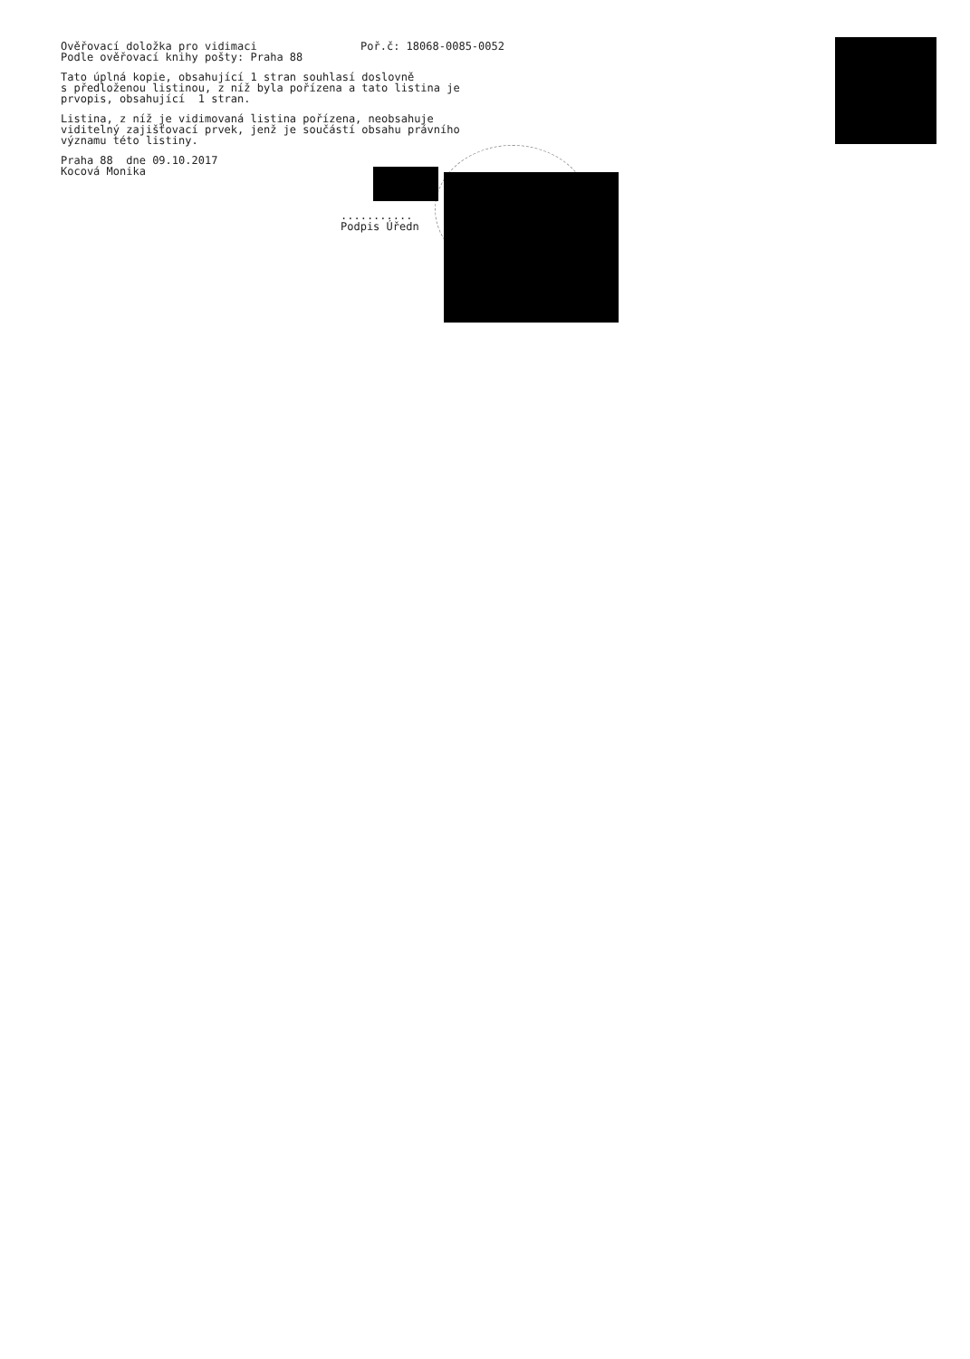Ověřovací doložka pro vidimaci Poř.č: 18068-0085-0052
Podle ověřovací knihy pošty: Praha 88
Tato úplná kopie, obsahující 1 stran souhlasí doslovně s předloženou listinou, z níž byla pořízena a tato listina je prvopis, obsahující 1 stran.
Listina, z níž je vidimovaná listina pořízena, neobsahuje viditelný zajišťovací prvek, jenž je součástí obsahu právního významu této listiny.
Praha 88 dne 09.10.2017 Kocová Monika
...........
Podpis Úředn